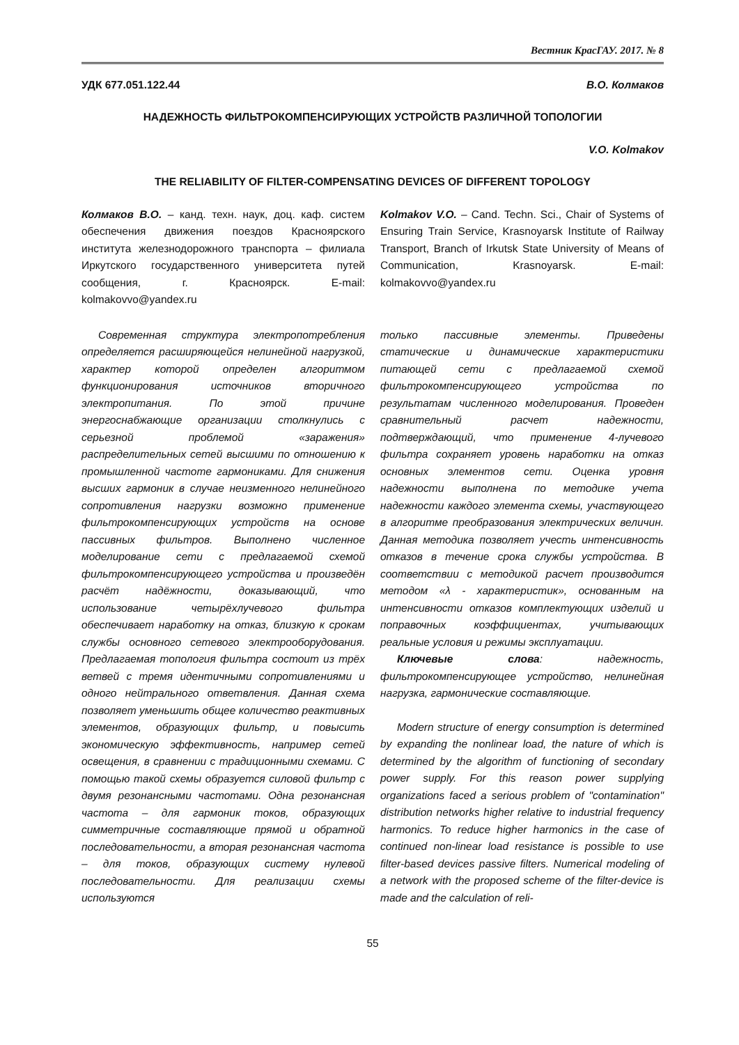Вестник КрасГАУ. 2017. № 8
УДК 677.051.122.44 В.О. Колмаков
НАДЕЖНОСТЬ ФИЛЬТРОКОМПЕНСИРУЮЩИХ УСТРОЙСТВ РАЗЛИЧНОЙ ТОПОЛОГИИ
V.O. Kolmakov
THE RELIABILITY OF FILTER-COMPENSATING DEVICES OF DIFFERENT TOPOLOGY
Колмаков В.О. – канд. техн. наук, доц. каф. систем обеспечения движения поездов Красноярского института железнодорожного транспорта – филиала Иркутского государственного университета путей сообщения, г. Красноярск. E-mail: kolmakovvo@yandex.ru
Kolmakov V.O. – Cand. Techn. Sci., Chair of Systems of Ensuring Train Service, Krasnoyarsk Institute of Railway Transport, Branch of Irkutsk State University of Means of Communication, Krasnoyarsk. E-mail: kolmakovvo@yandex.ru
Современная структура электропотребления определяется расширяющейся нелинейной нагрузкой, характер которой определен алгоритмом функционирования источников вторичного электропитания. По этой причине энергоснабжающие организации столкнулись с серьезной проблемой «заражения» распределительных сетей высшими по отношению к промышленной частоте гармониками. Для снижения высших гармоник в случае неизменного нелинейного сопротивления нагрузки возможно применение фильтрокомпенсирующих устройств на основе пассивных фильтров. Выполнено численное моделирование сети с предлагаемой схемой фильтрокомпенсирующего устройства и произведён расчёт надёжности, доказывающий, что использование четырёхлучевого фильтра обеспечивает наработку на отказ, близкую к срокам службы основного сетевого электрооборудования. Предлагаемая топология фильтра состоит из трёх ветвей с тремя идентичными сопротивлениями и одного нейтрального ответвления. Данная схема позволяет уменьшить общее количество реактивных элементов, образующих фильтр, и повысить экономическую эффективность, например сетей освещения, в сравнении с традиционными схемами. С помощью такой схемы образуется силовой фильтр с двумя резонансными частотами. Одна резонансная частота – для гармоник токов, образующих симметричные составляющие прямой и обратной последовательности, а вторая резонансная частота – для токов, образующих систему нулевой последовательности. Для реализации схемы используются
только пассивные элементы. Приведены статические и динамические характеристики питающей сети с предлагаемой схемой фильтрокомпенсирующего устройства по результатам численного моделирования. Проведен сравнительный расчет надежности, подтверждающий, что применение 4-лучевого фильтра сохраняет уровень наработки на отказ основных элементов сети. Оценка уровня надежности выполнена по методике учета надежности каждого элемента схемы, участвующего в алгоритме преобразования электрических величин. Данная методика позволяет учесть интенсивность отказов в течение срока службы устройства. В соответствии с методикой расчет производится методом «λ - характеристик», основанным на интенсивности отказов комплектующих изделий и поправочных коэффициентах, учитывающих реальные условия и режимы эксплуатации.
Ключевые слова: надежность, фильтрокомпенсирующее устройство, нелинейная нагрузка, гармонические составляющие.
Modern structure of energy consumption is determined by expanding the nonlinear load, the nature of which is determined by the algorithm of functioning of secondary power supply. For this reason power supplying organizations faced a serious problem of "contamination" distribution networks higher relative to industrial frequency harmonics. To reduce higher harmonics in the case of continued non-linear load resistance is possible to use filter-based devices passive filters. Numerical modeling of a network with the proposed scheme of the filter-device is made and the calculation of reli-
55